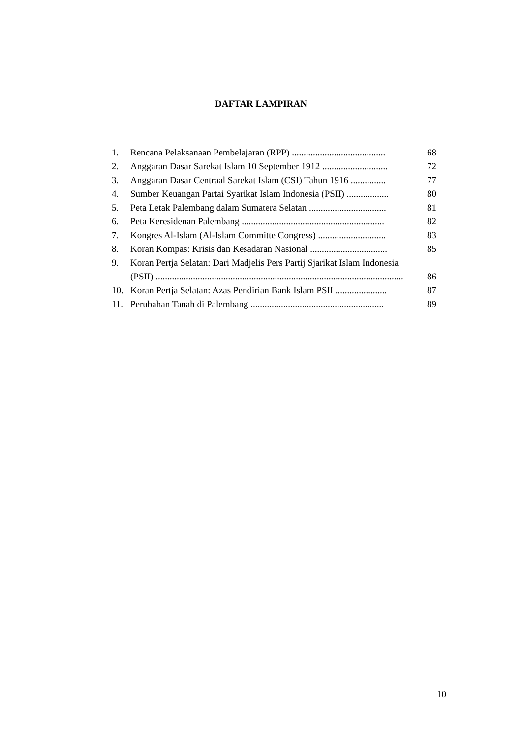DAFTAR LAMPIRAN
1. Rencana Pelaksanaan Pembelajaran (RPP) ........................................ 68
2. Anggaran Dasar Sarekat Islam 10 September 1912 ............................ 72
3. Anggaran Dasar Centraal Sarekat Islam (CSI) Tahun 1916 ............... 77
4. Sumber Keuangan Partai Syarikat Islam Indonesia (PSII) .................. 80
5. Peta Letak Palembang dalam Sumatera Selatan ................................. 81
6. Peta Keresidenan Palembang ............................................................. 82
7. Kongres Al-Islam (Al-Islam Committe Congress) ............................. 83
8. Koran Kompas: Krisis dan Kesadaran Nasional ................................. 85
9. Koran Pertja Selatan: Dari Madjelis Pers Partij Sjarikat Islam Indonesia
(PSII) .......................................................................................................... 86
10. Koran Pertja Selatan: Azas Pendirian Bank Islam PSII ...................... 87
11. Perubahan Tanah di Palembang ......................................................... 89
10